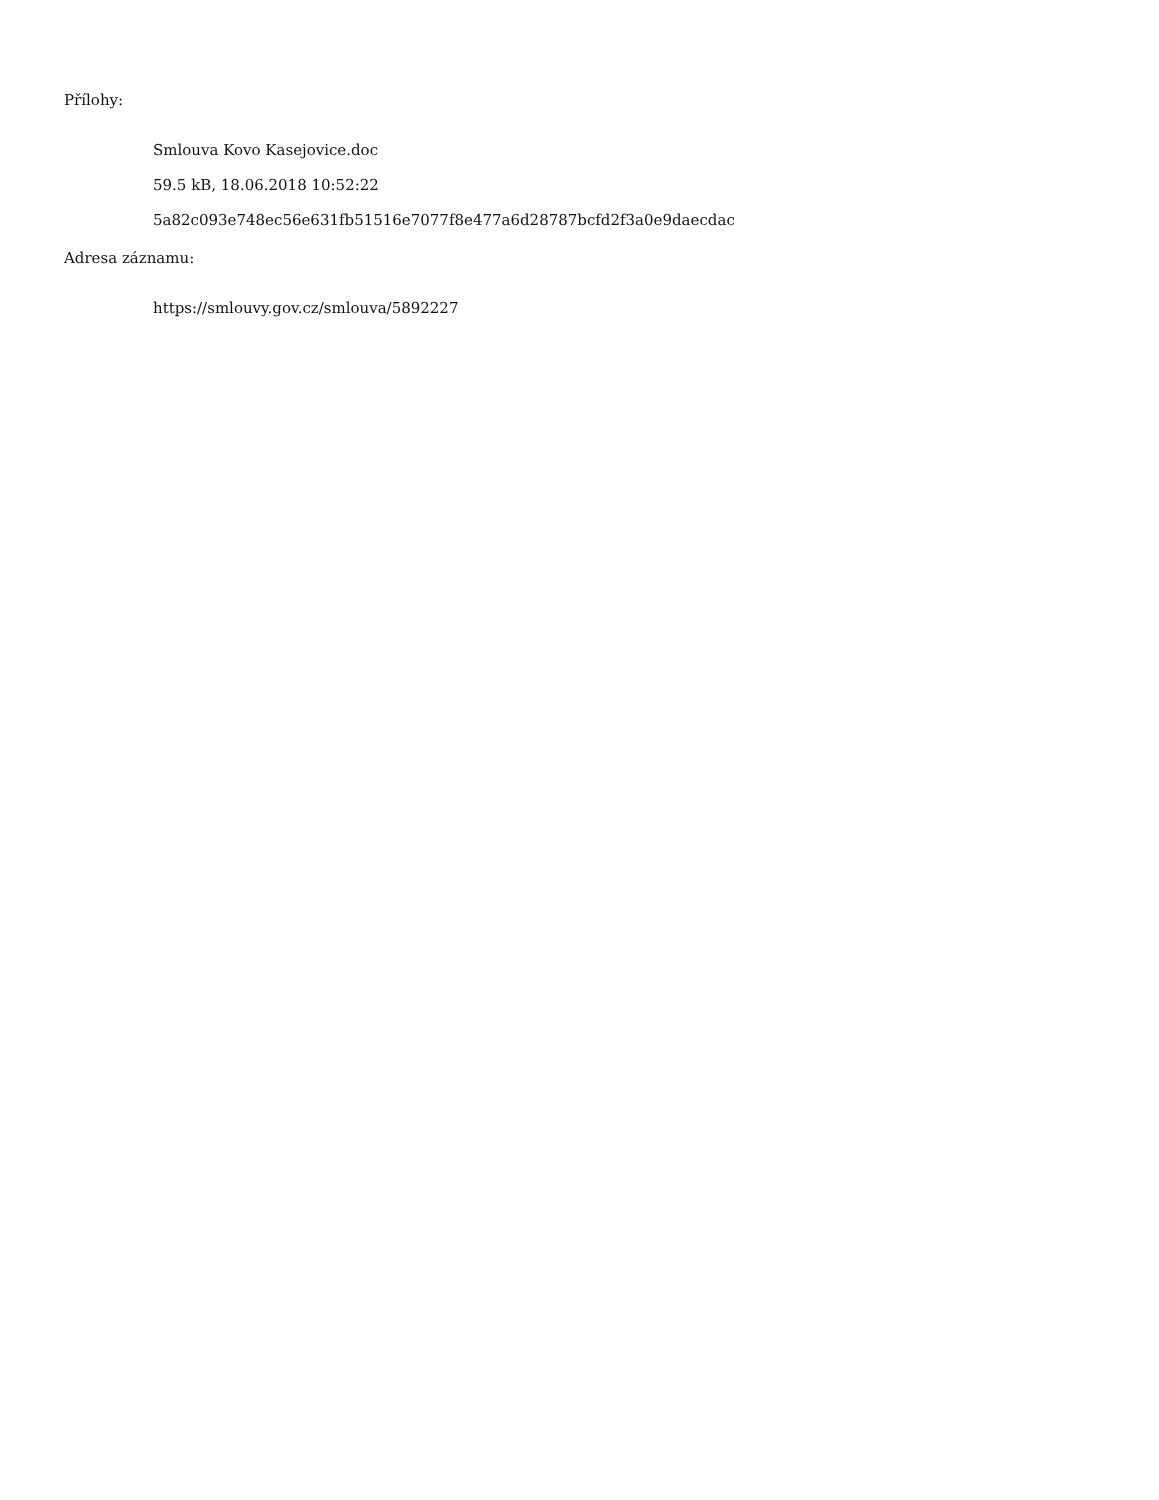Přílohy:
Smlouva Kovo Kasejovice.doc
59.5 kB, 18.06.2018 10:52:22
5a82c093e748ec56e631fb51516e7077f8e477a6d28787bcfd2f3a0e9daecdac
Adresa záznamu:
https://smlouvy.gov.cz/smlouva/5892227